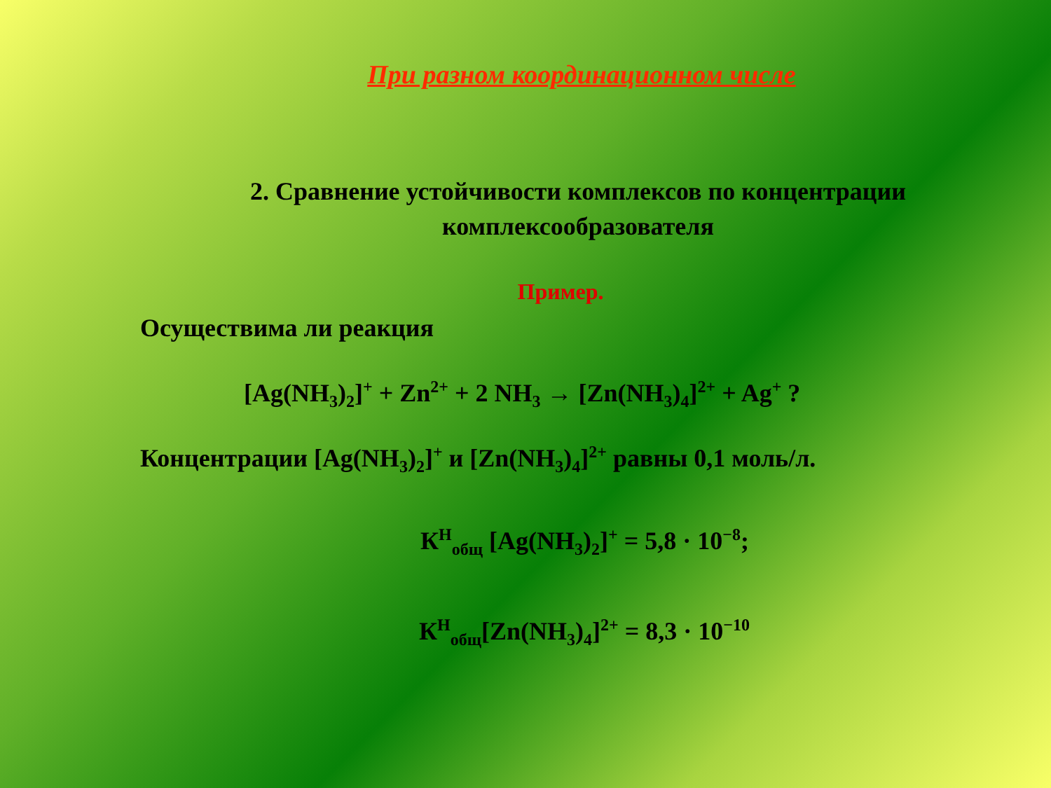При разном координационном числе
2. Сравнение устойчивости комплексов по концентрации
комплексообразователя
Пример.
Осуществима ли реакция
[Ag(NH<sub>3</sub>)<sub>2</sub>]<sup>+</sup> + Zn<sup>2+</sup> + 2 NH<sub>3</sub> → [Zn(NH<sub>3</sub>)<sub>4</sub>]<sup>2+</sup> + Ag<sup>+</sup> ?
Концентрации [Ag(NH<sub>3</sub>)<sub>2</sub>]<sup>+</sup> и [Zn(NH<sub>3</sub>)<sub>4</sub>]<sup>2+</sup> равны 0,1 моль/л.
К<sup>Н</sup><sub>общ</sub> [Ag(NH<sub>3</sub>)<sub>2</sub>]<sup>+</sup> = 5,8 · 10<sup>−8</sup>;
К<sup>Н</sup><sub>общ</sub>[Zn(NH<sub>3</sub>)<sub>4</sub>]<sup>2+</sup> = 8,3 · 10<sup>−10</sup>